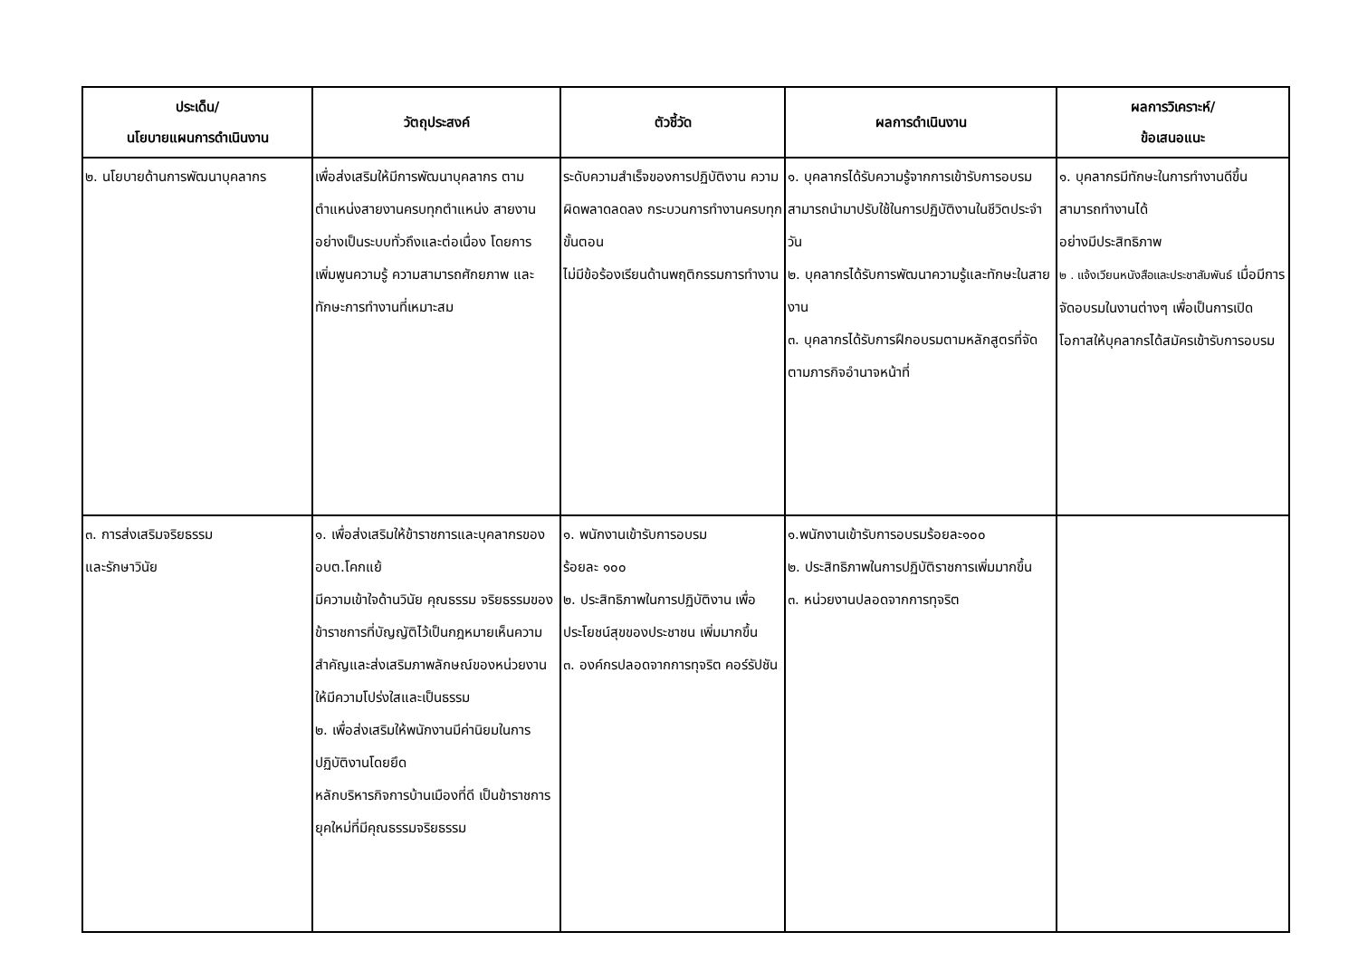| ประเด็น/ นโยบายแผนการดำเนินงาน | วัตถุประสงค์ | ตัวชี้วัด | ผลการดำเนินงาน | ผลการวิเคราะห์/ ข้อเสนอแนะ |
| --- | --- | --- | --- | --- |
| ๒. นโยบายด้านการพัฒนาบุคลากร | เพื่อส่งเสริมให้มีการพัฒนาบุคลากร ตามตำแหน่งสายงานครบทุกตำแหน่ง สายงานอย่างเป็นระบบทั่วถึงและต่อเนื่อง โดยการเพิ่มพูนความรู้ ความสามารถศักยภาพ และทักษะการทำงานที่เหมาะสม | ระดับความสำเร็จของการปฏิบัติงาน ความผิดพลาดลดลง กระบวนการทำงานครบทุกขั้นตอน ไม่มีข้อร้องเรียนด้านพฤติกรรมการทำงาน | ๑. บุคลากรได้รับความรู้จากการเข้ารับการอบรมสามารถนำมาปรับใช้ในการปฏิบัติงานในชีวิตประจำวัน ๒. บุคลากรได้รับการพัฒนาความรู้และทักษะในสายงาน ๓. บุคลากรได้รับการฝึกอบรมตามหลักสูตรที่จัดตามภารกิจอำนาจหน้าที่ | ๑. บุคลากรมีทักษะในการทำงานดีขึ้น สามารถทำงานได้ อย่างมีประสิทธิภาพ ๒ . แจ้งเวียนหนังสือและประชาสัมพันธ์ เมื่อมีการจัดอบรมในงานต่างๆ เพื่อเป็นการเปิดโอกาสให้บุคลากรได้สมัครเข้ารับการอบรม |
| ๓. การส่งเสริมจริยธรรม และรักษาวินัย | ๑. เพื่อส่งเสริมให้ข้าราชการและบุคลากรของ อบต.โคกแย้ มีความเข้าใจด้านวินัย คุณธรรม จริยธรรมของข้าราชการที่บัญญัติไว้เป็นกฎหมายเห็นความสำคัญและส่งเสริมภาพลักษณ์ของหน่วยงานให้มีความโปร่งใสและเป็นธรรม ๒. เพื่อส่งเสริมให้พนักงานมีค่านิยมในการปฏิบัติงานโดยยึด หลักบริหารกิจการบ้านเมืองที่ดี เป็นข้าราชการยุคใหม่ที่มีคุณธรรมจริยธรรม | ๑. พนักงานเข้ารับการอบรม ร้อยละ ๑๐๐ ๒. ประสิทธิภาพในการปฏิบัติงาน เพื่อประโยชน์สุขของประชาชน เพิ่มมากขึ้น ๓. องค์กรปลอดจากการทุจริต คอร์รัปชัน | ๑.พนักงานเข้ารับการอบรมร้อยละ๑๐๐ ๒. ประสิทธิภาพในการปฏิบัติราชการเพิ่มมากขึ้น ๓. หน่วยงานปลอดจากการทุจริต | |